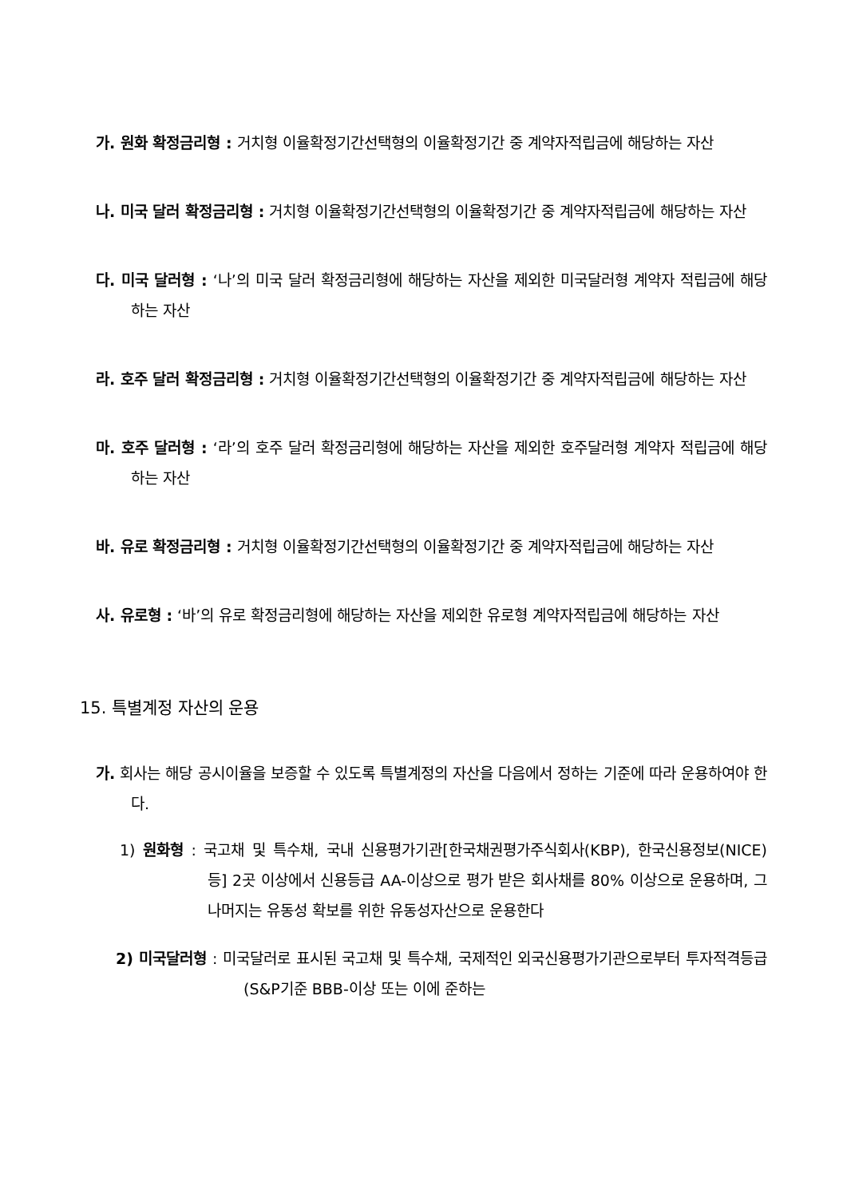가. 원화 확정금리형 : 거치형 이율확정기간선택형의 이율확정기간 중 계약자적립금에 해당하는 자산
나. 미국 달러 확정금리형 : 거치형 이율확정기간선택형의 이율확정기간 중 계약자적립금에 해당하는 자산
다. 미국 달러형 : ‘나’의 미국 달러 확정금리형에 해당하는 자산을 제외한 미국달러형 계약자 적립금에 해당하는 자산
라. 호주 달러 확정금리형 : 거치형 이율확정기간선택형의 이율확정기간 중 계약자적립금에 해당하는 자산
마. 호주 달러형 : ‘라’의 호주 달러 확정금리형에 해당하는 자산을 제외한 호주달러형 계약자 적립금에 해당하는 자산
바. 유로 확정금리형 : 거치형 이율확정기간선택형의 이율확정기간 중 계약자적립금에 해당하는 자산
사. 유로형 : ‘바’의 유로 확정금리형에 해당하는 자산을 제외한 유로형 계약자적립금에 해당하는 자산
15. 특별계정 자산의 운용
가. 회사는 해당 공시이율을 보증할 수 있도록 특별계정의 자산을 다음에서 정하는 기준에 따라 운용하여야 한다.
1) 원화형 : 국고채 및 특수채, 국내 신용평가기관[한국채권평가주식회사(KBP), 한국신용정보(NICE) 등] 2곳 이상에서 신용등급 AA-이상으로 평가 받은 회사채를 80% 이상으로 운용하며, 그 나머지는 유동성 확보를 위한 유동성자산으로 운용한다
2) 미국달러형 : 미국달러로 표시된 국고채 및 특수채, 국제적인 외국신용평가기관으로부터 투자적격등급(S&P기준 BBB-이상 또는 이에 준하는